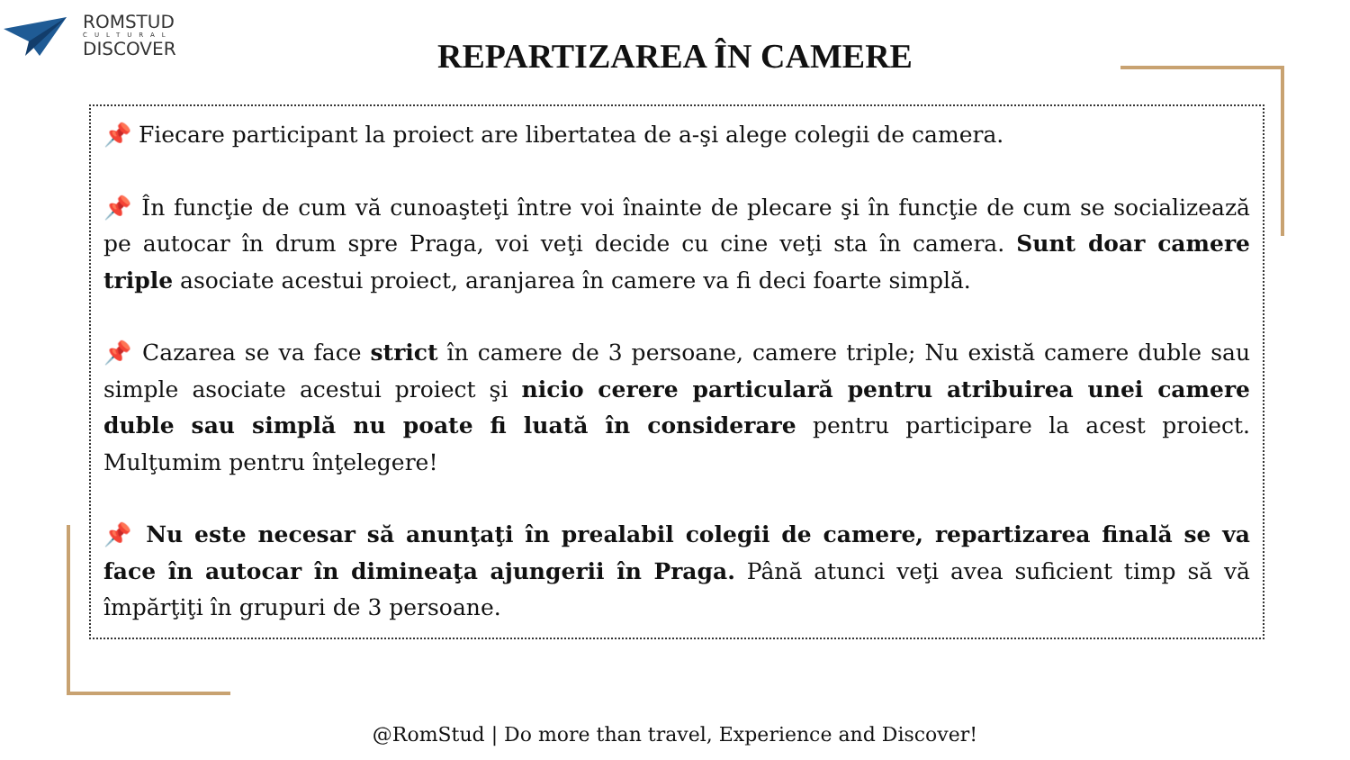ROMSTUD
CULTURAL
DISCOVER
REPARTIZAREA ÎN CAMERE
📌 Fiecare participant la proiect are libertatea de a-şi alege colegii de camera.
📌 În funcţie de cum vă cunoaşteţi între voi înainte de plecare şi în funcţie de cum se socializează pe autocar în drum spre Praga, voi veţi decide cu cine veţi sta în camera. Sunt doar camere triple asociate acestui proiect, aranjarea în camere va fi deci foarte simplă.
📌 Cazarea se va face strict în camere de 3 persoane, camere triple; Nu există camere duble sau simple asociate acestui proiect şi nicio cerere particulară pentru atribuirea unei camere duble sau simplă nu poate fi luată în considerare pentru participare la acest proiect. Mulţumim pentru înţelegere!
📌 Nu este necesar să anunţaţi în prealabil colegii de camere, repartizarea finală se va face în autocar în dimineaţa ajungerii în Praga. Până atunci veţi avea suficient timp să vă împărţiţi în grupuri de 3 persoane.
@RomStud | Do more than travel, Experience and Discover!